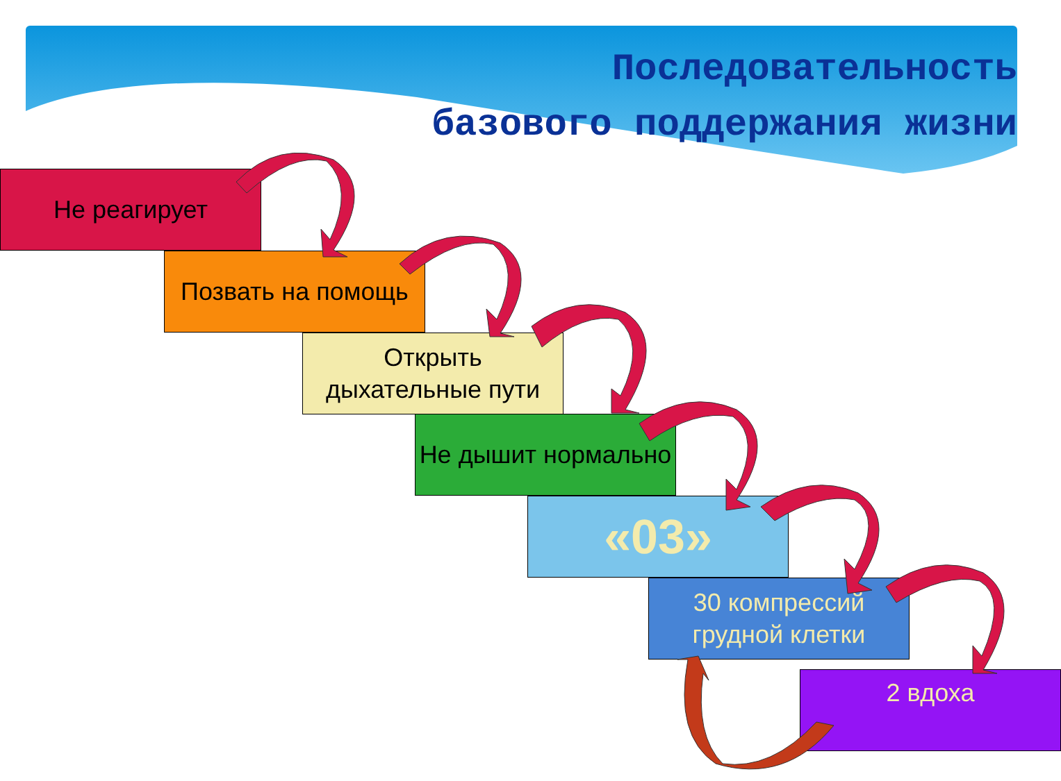Последовательность
базового поддержания жизни
Не реагирует
Позвать на помощь
Открыть дыхательные пути
Не дышит нормально
«03»
30 компрессий грудной клетки
2 вдоха